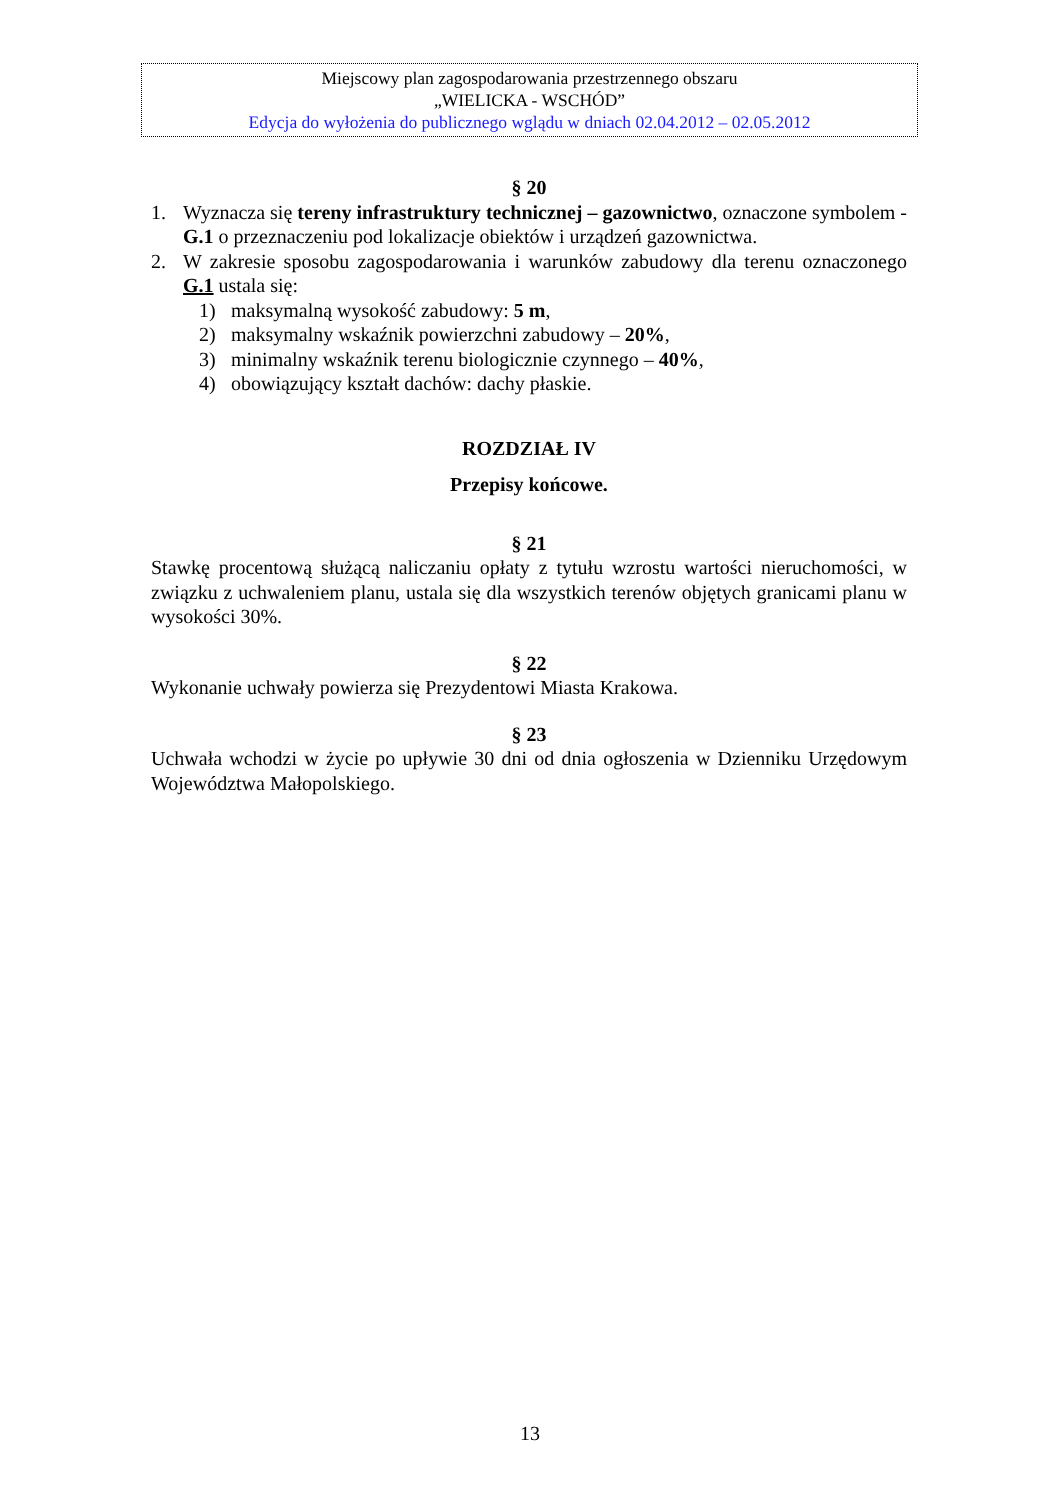Miejscowy plan zagospodarowania przestrzennego obszaru
„WIELICKA - WSCHÓD”
Edycja do wyłożenia do publicznego wglądu w dniach 02.04.2012 – 02.05.2012
§ 20
1. Wyznacza się tereny infrastruktury technicznej – gazownictwo, oznaczone symbolem - G.1 o przeznaczeniu pod lokalizacje obiektów i urządzeń gazownictwa.
2. W zakresie sposobu zagospodarowania i warunków zabudowy dla terenu oznaczonego G.1 ustala się:
1) maksymalną wysokość zabudowy: 5 m,
2) maksymalny wskaźnik powierzchni zabudowy – 20%,
3) minimalny wskaźnik terenu biologicznie czynnego – 40%,
4) obowiązujący kształt dachów: dachy płaskie.
ROZDZIAŁ IV
Przepisy końcowe.
§ 21
Stawkę procentową służącą naliczaniu opłaty z tytułu wzrostu wartości nieruchomości, w związku z uchwaleniem planu, ustala się dla wszystkich terenów objętych granicami planu w wysokości 30%.
§ 22
Wykonanie uchwały powierza się Prezydentowi Miasta Krakowa.
§ 23
Uchwała wchodzi w życie po upływie 30 dni od dnia ogłoszenia w Dzienniku Urzędowym Województwa Małopolskiego.
13